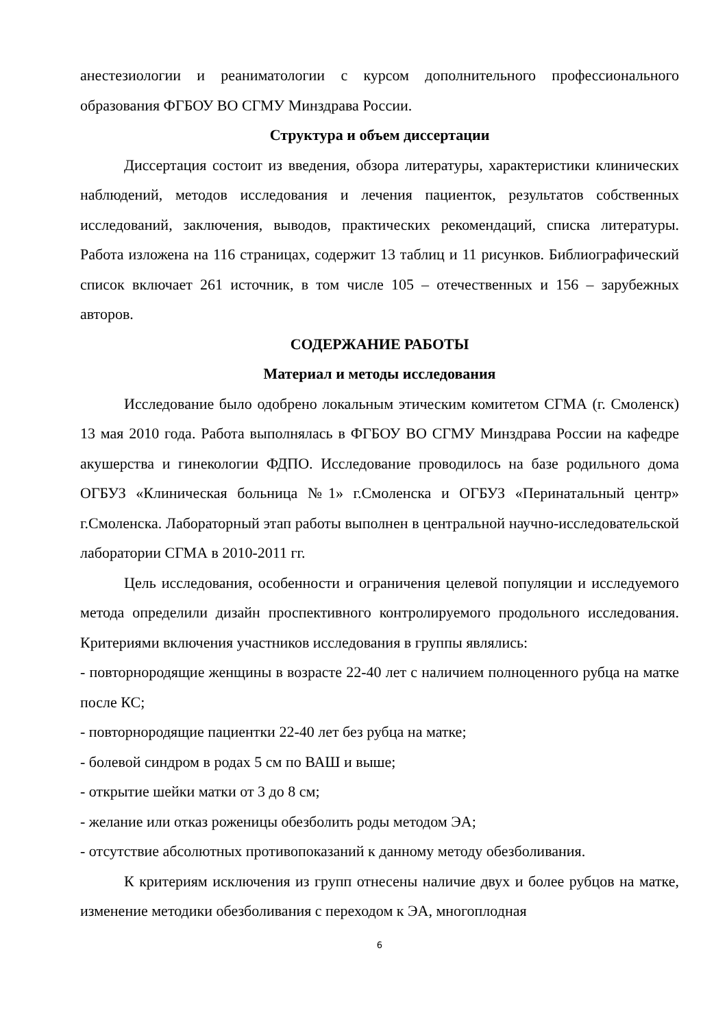анестезиологии и реаниматологии с курсом дополнительного профессионального образования ФГБОУ ВО СГМУ Минздрава России.
Структура и объем диссертации
Диссертация состоит из введения, обзора литературы, характеристики клинических наблюдений, методов исследования и лечения пациенток, результатов собственных исследований, заключения, выводов, практических рекомендаций, списка литературы. Работа изложена на 116 страницах, содержит 13 таблиц и 11 рисунков. Библиографический список включает 261 источник, в том числе 105 – отечественных и 156 – зарубежных авторов.
СОДЕРЖАНИЕ РАБОТЫ
Материал и методы исследования
Исследование было одобрено локальным этическим комитетом СГМА (г. Смоленск) 13 мая 2010 года. Работа выполнялась в ФГБОУ ВО СГМУ Минздрава России на кафедре акушерства и гинекологии ФДПО. Исследование проводилось на базе родильного дома ОГБУЗ «Клиническая больница №1» г.Смоленска и ОГБУЗ «Перинатальный центр» г.Смоленска. Лабораторный этап работы выполнен в центральной научно-исследовательской лаборатории СГМА в 2010-2011 гг.
Цель исследования, особенности и ограничения целевой популяции и исследуемого метода определили дизайн проспективного контролируемого продольного исследования. Критериями включения участников исследования в группы являлись:
- повторнородящие женщины в возрасте 22-40 лет с наличием полноценного рубца на матке после КС;
- повторнородящие пациентки 22-40 лет без рубца на матке;
- болевой синдром в родах 5 см по ВАШ и выше;
- открытие шейки матки от 3 до 8 см;
- желание или отказ роженицы обезболить роды методом ЭА;
- отсутствие абсолютных противопоказаний к данному методу обезболивания.
К критериям исключения из групп отнесены наличие двух и более рубцов на матке, изменение методики обезболивания с переходом к ЭА, многоплодная
6